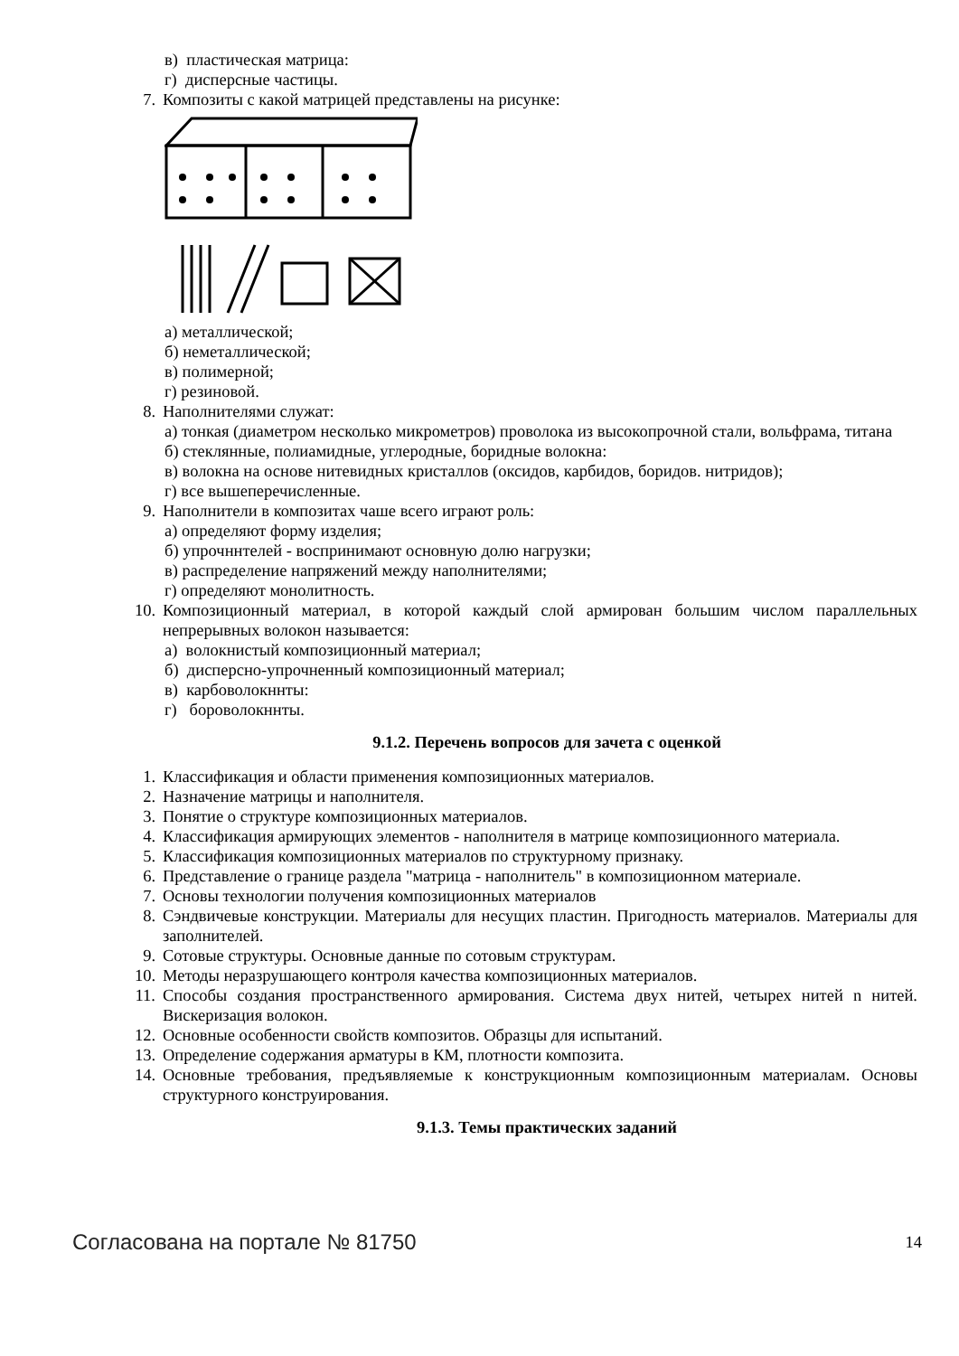в) пластическая матрица:
г) дисперсные частицы.
7. Композиты с какой матрицей представлены на рисунке:
а) металлической;
б) неметаллической;
в) полимерной;
г) резиновой.
8. Наполнителями служат:
а) тонкая (диаметром несколько микрометров) проволока из высокопрочной стали, вольфрама, титана
б) стеклянные, полиамидные, углеродные, боридные волокна:
в) волокна на основе нитевидных кристаллов (оксидов, карбидов, боридов. нитридов);
г) все вышеперечисленные.
9. Наполнители в композитах чаше всего играют роль:
а) определяют форму изделия;
б) упрочннтелей - воспринимают основную долю нагрузки;
в) распределение напряжений между наполнителями;
г) определяют монолитность.
10. Композиционный материал, в которой каждый слой армирован большим числом параллельных непрерывных волокон называется:
а) волокнистый композиционный материал;
б) дисперсно-упрочненный композиционный материал;
в) карбоволокннты:
г) бороволокннты.
9.1.2. Перечень вопросов для зачета с оценкой
1. Классификация и области применения композиционных материалов.
2. Назначение матрицы и наполнителя.
3. Понятие о структуре композиционных материалов.
4. Классификация армирующих элементов - наполнителя в матрице композиционного материала.
5. Классификация композиционных материалов по структурному признаку.
6. Представление о границе раздела "матрица - наполнитель" в композиционном материале.
7. Основы технологии получения композиционных материалов
8. Сэндвичевые конструкции. Материалы для несущих пластин. Пригодность материалов. Материалы для заполнителей.
9. Сотовые структуры. Основные данные по сотовым структурам.
10. Методы неразрушающего контроля качества композиционных материалов.
11. Способы создания пространственного армирования. Система двух нитей, четырех нитей n нитей. Вискеризация волокон.
12. Основные особенности свойств композитов. Образцы для испытаний.
13. Определение содержания арматуры в КМ, плотности композита.
14. Основные требования, предъявляемые к конструкционным композиционным материалам. Основы структурного конструирования.
9.1.3. Темы практических заданий
Согласована на портале № 81750 14